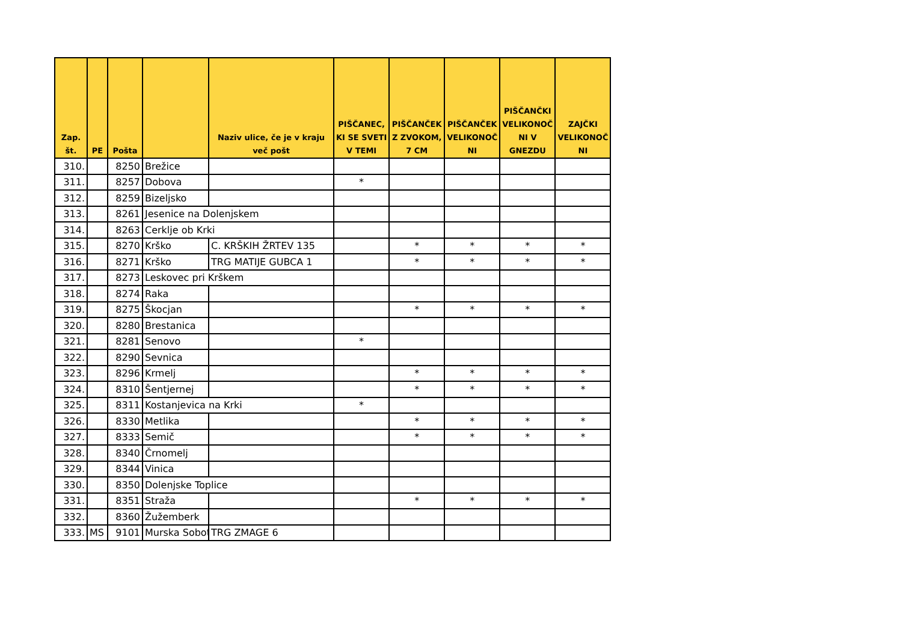| Zap. št. | PE | Pošta | | Naziv ulice, če je v kraju več pošt | PIŠČANEC, KI SE SVETI V TEMI | PIŠČANČEK Z ZVOKOM, 7 CM | PIŠČANČEK VELIKONOČ NI | PIŠČANČKI VELIKONOČ NI V GNEZDU | ZAJČKI VELIKONOČ NI |
| --- | --- | --- | --- | --- | --- | --- | --- | --- | --- |
| 310. | | 8250 | Brežice | | | | | | |
| 311. | | 8257 | Dobova | | * | | | | |
| 312. | | 8259 | Bizeljsko | | | | | | |
| 313. | | 8261 | Jesenice na Dolenjskem | | | | | | |
| 314. | | 8263 | Cerklje ob Krki | | | | | | |
| 315. | | 8270 | Krško | C. KRŠKIH ŽRTEV 135 | | * | * | * | * |
| 316. | | 8271 | Krško | TRG MATIJE GUBCA 1 | | * | * | * | * |
| 317. | | 8273 | Leskovec pri Krškem | | | | | | |
| 318. | | 8274 | Raka | | | | | | |
| 319. | | 8275 | Škocjan | | | * | * | * | * |
| 320. | | 8280 | Brestanica | | | | | | |
| 321. | | 8281 | Senovo | | * | | | | |
| 322. | | 8290 | Sevnica | | | | | | |
| 323. | | 8296 | Krmelj | | | * | * | * | * |
| 324. | | 8310 | Šentjernej | | | * | * | * | * |
| 325. | | 8311 | Kostanjevica na Krki | | * | | | | |
| 326. | | 8330 | Metlika | | | * | * | * | * |
| 327. | | 8333 | Semič | | | * | * | * | * |
| 328. | | 8340 | Črnomelj | | | | | | |
| 329. | | 8344 | Vinica | | | | | | |
| 330. | | 8350 | Dolenjske Toplice | | | | | | |
| 331. | | 8351 | Straža | | | * | * | * | * |
| 332. | | 8360 | Žužemberk | | | | | | |
| 333. | MS | 9101 | Murska Sobot | TRG ZMAGE 6 | | | | | |